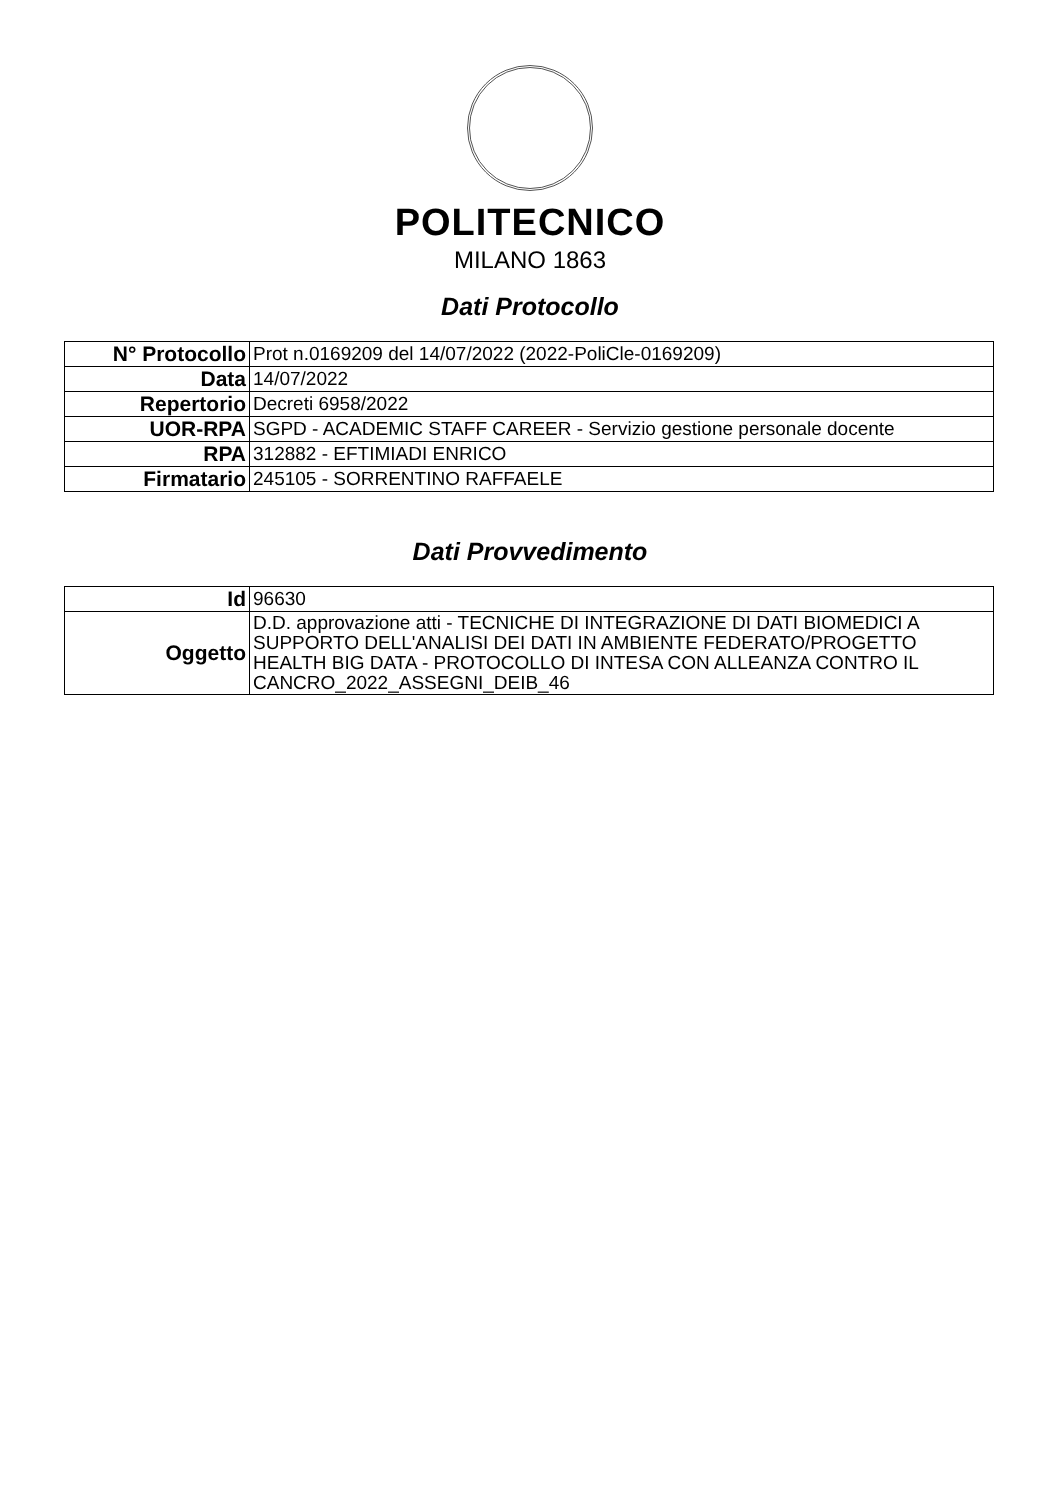POLITECNICO
MILANO 1863
Dati Protocollo
| N° Protocollo | Prot n.0169209 del 14/07/2022 (2022-PoliCle-0169209) |
| Data | 14/07/2022 |
| Repertorio | Decreti 6958/2022 |
| UOR-RPA | SGPD - ACADEMIC STAFF CAREER - Servizio gestione personale docente |
| RPA | 312882 - EFTIMIADI ENRICO |
| Firmatario | 245105 - SORRENTINO RAFFAELE |
Dati Provvedimento
| Id | 96630 |
| Oggetto | D.D. approvazione atti - TECNICHE DI INTEGRAZIONE DI DATI BIOMEDICI A SUPPORTO DELL'ANALISI DEI DATI IN AMBIENTE FEDERATO/PROGETTO HEALTH BIG DATA - PROTOCOLLO DI INTESA CON ALLEANZA CONTRO IL CANCRO_2022_ASSEGNI_DEIB_46 |